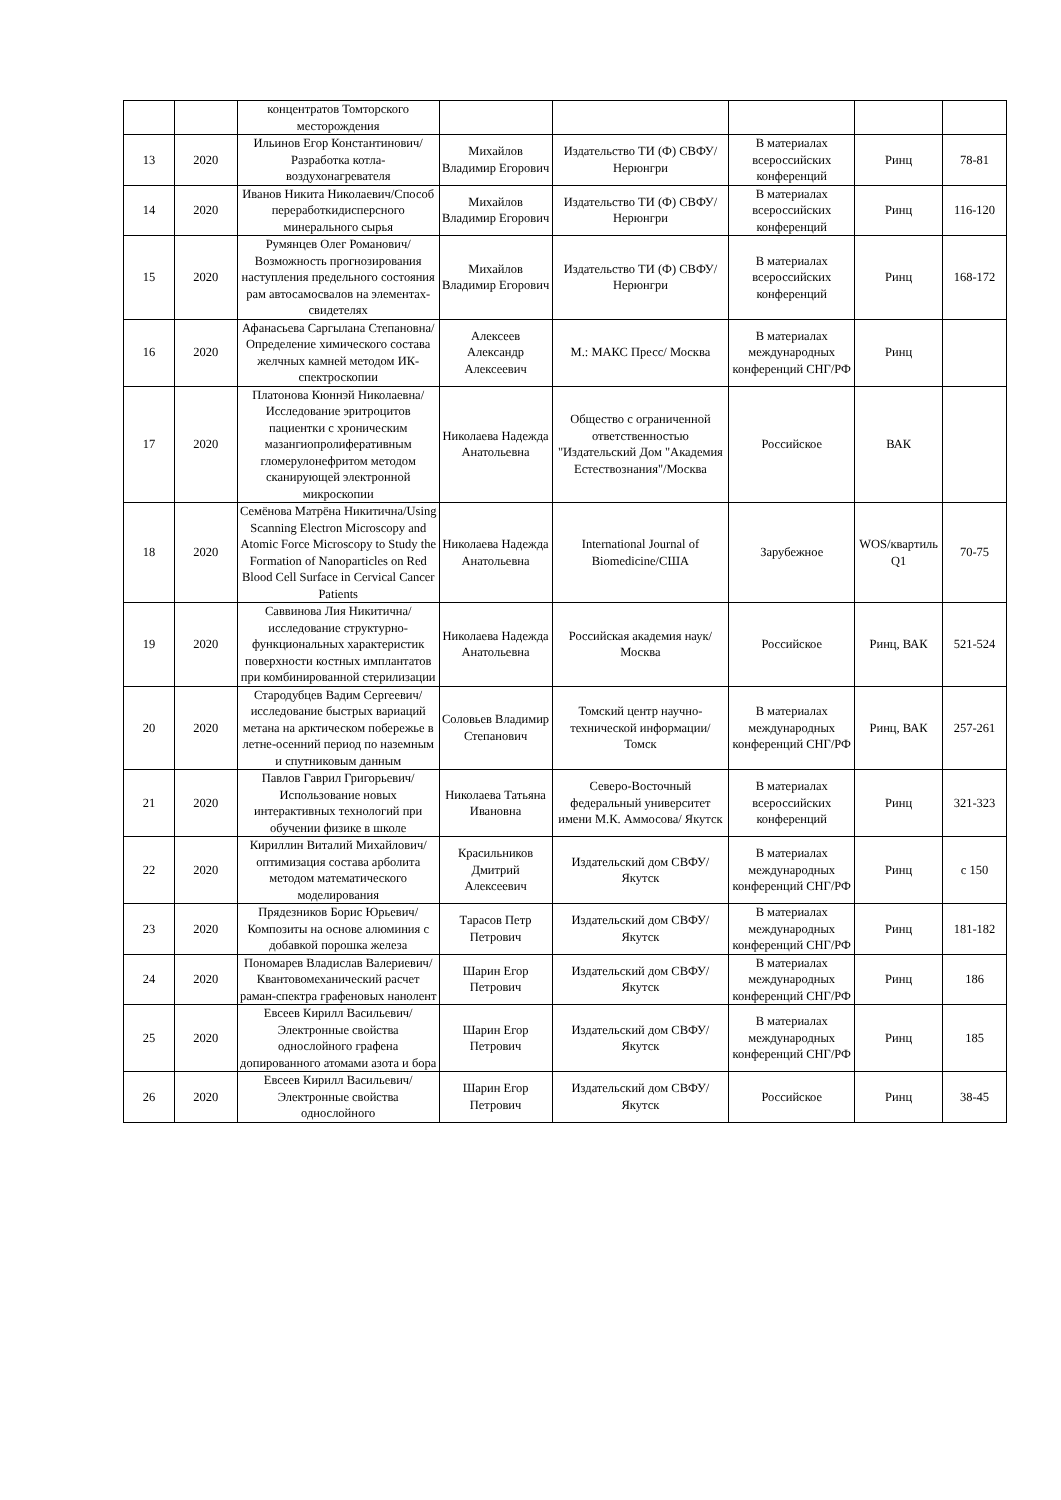| | | концентратов Томторского месторождения | | | | | |
| 13 | 2020 | Ильинов Егор Константинович/Разработка котла-воздухонагревателя | Михайлов Владимир Егорович | Издательство ТИ (Ф) СВФУ/Нерюнгри | В материалах всероссийских конференций | Ринц | 78-81 |
| 14 | 2020 | Иванов Никита Николаевич/Способ переработкидисперсного минерального сырья | Михайлов Владимир Егорович | Издательство ТИ (Ф) СВФУ/Нерюнгри | В материалах всероссийских конференций | Ринц | 116-120 |
| 15 | 2020 | Румянцев Олег Романович/Возможность прогнозирования наступления предельного состояния рам автосамосвалов на элементах-свидетелях | Михайлов Владимир Егорович | Издательство ТИ (Ф) СВФУ/Нерюнгри | В материалах всероссийских конференций | Ринц | 168-172 |
| 16 | 2020 | Афанасьева Саргылана Степановна/Определение химического состава желчных камней методом ИК-спектроскопии | Алексеев Александр Алексеевич | М.: МАКС Пресс/ Москва | В материалах международных конференций СНГ/РФ | Ринц | |
| 17 | 2020 | Платонова Кюннэй Николаевна/Исследование эритроцитов пациентки с хроническим мазангиопролиферативным гломерулонефритом методом сканирующей электронной микроскопии | Николаева Надежда Анатольевна | Общество с ограниченной ответственностью "Издательский Дом "Академия Естествознания"/Москва | Российское | ВАК | |
| 18 | 2020 | Семёнова Матрёна Никитична/Using Scanning Electron Microscopy and Atomic Force Microscopy to Study the Formation of Nanoparticles on Red Blood Cell Surface in Cervical Cancer Patients | Николаева Надежда Анатольевна | International Journal of Biomedicine/США | Зарубежное | WOS/квартиль Q1 | 70-75 |
| 19 | 2020 | Саввинова Лия Никитична/исследование структурно-функциональных характеристик поверхности костных имплантатов при комбинированной стерилизации | Николаева Надежда Анатольевна | Российская академия наук/Москва | Российское | Ринц, ВАК | 521-524 |
| 20 | 2020 | Стародубцев Вадим Сергеевич/исследование быстрых вариаций метана на арктическом побережье в летне-осенний период по наземным и спутниковым данным | Соловьев Владимир Степанович | Томский центр научно-технической информации/Томск | В материалах международных конференций СНГ/РФ | Ринц, ВАК | 257-261 |
| 21 | 2020 | Павлов Гаврил Григорьевич/Использование новых интерактивных технологий при обучении физике в школе | Николаева Татьяна Ивановна | Северо-Восточный федеральный университет имени М.К. Аммосова/ Якутск | В материалах всероссийских конференций | Ринц | 321-323 |
| 22 | 2020 | Кириллин Виталий Михайлович/оптимизация состава арболита методом математического моделирования | Красильников Дмитрий Алексеевич | Издательский дом СВФУ/Якутск | В материалах международных конференций СНГ/РФ | Ринц | с 150 |
| 23 | 2020 | Прядезников Борис Юрьевич/Композиты на основе алюминия с добавкой порошка железа | Тарасов Петр Петрович | Издательский дом СВФУ/Якутск | В материалах международных конференций СНГ/РФ | Ринц | 181-182 |
| 24 | 2020 | Пономарев Владислав Валериевич/Квантовомеханический расчет раман-спектра графеновых нанолент | Шарин Егор Петрович | Издательский дом СВФУ/Якутск | В материалах международных конференций СНГ/РФ | Ринц | 186 |
| 25 | 2020 | Евсеев Кирилл Васильевич/Электронные свойства однослойного графена допированного атомами азота и бора | Шарин Егор Петрович | Издательский дом СВФУ/Якутск | В материалах международных конференций СНГ/РФ | Ринц | 185 |
| 26 | 2020 | Евсеев Кирилл Васильевич/Электронные свойства однослойного | Шарин Егор Петрович | Издательский дом СВФУ/Якутск | Российское | Ринц | 38-45 |